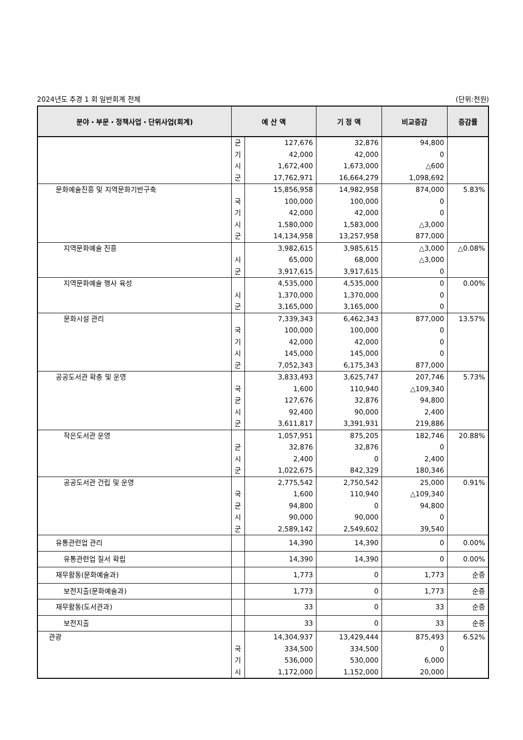2024년도 추경 1 회 일반회계 전체 (단위:천원)
| 분야・부문・정책사업・단위사업(회계) | 예 산 액 | | 기 정 액 | 비교증감 | 증감률 |
| --- | --- | --- | --- | --- | --- |
| | 균 기 시 군 | 127,676 42,000 1,672,400 17,762,971 | 32,876 42,000 1,673,000 16,664,279 | 94,800 0 △600 1,098,692 | |
| 문화예술진흥 및 지역문화기반구축 | 국 기 시 군 | 15,856,958 100,000 42,000 1,580,000 14,134,958 | 14,982,958 100,000 42,000 1,583,000 13,257,958 | 874,000 0 0 △3,000 877,000 | 5.83% |
| 지역문화예술 진흥 | 시 군 | 3,982,615 65,000 3,917,615 | 3,985,615 68,000 3,917,615 | △3,000 △3,000 0 | △0.08% |
| 지역문화예술 행사 육성 | 시 군 | 4,535,000 1,370,000 3,165,000 | 4,535,000 1,370,000 3,165,000 | 0 0 0 | 0.00% |
| 문화시설 관리 | 국 기 시 군 | 7,339,343 100,000 42,000 145,000 7,052,343 | 6,462,343 100,000 42,000 145,000 6,175,343 | 877,000 0 0 0 877,000 | 13.57% |
| 공공도서관 확충 및 운영 | 국 균 시 군 | 3,833,493 1,600 127,676 92,400 3,611,817 | 3,625,747 110,940 32,876 90,000 3,391,931 | 207,746 △109,340 94,800 2,400 219,886 | 5.73% |
| 작은도서관 운영 | 균 시 군 | 1,057,951 32,876 2,400 1,022,675 | 875,205 32,876 0 842,329 | 182,746 0 2,400 180,346 | 20.88% |
| 공공도서관 건립 및 운영 | 국 균 시 군 | 2,775,542 1,600 94,800 90,000 2,589,142 | 2,750,542 110,940 0 90,000 2,549,602 | 25,000 △109,340 94,800 0 39,540 | 0.91% |
| 유통관련업 관리 | | 14,390 | 14,390 | 0 | 0.00% |
| 유통관련업 질서 확립 | | 14,390 | 14,390 | 0 | 0.00% |
| 재무활동(문화예술과) | | 1,773 | 0 | 1,773 | 순증 |
| 보전지출(문화예술과) | | 1,773 | 0 | 1,773 | 순증 |
| 재무활동(도서관과) | | 33 | 0 | 33 | 순증 |
| 보전지출 | | 33 | 0 | 33 | 순증 |
| 관광 | 국 기 시 | 14,304,937 334,500 536,000 1,172,000 | 13,429,444 334,500 530,000 1,152,000 | 875,493 0 6,000 20,000 | 6.52% |